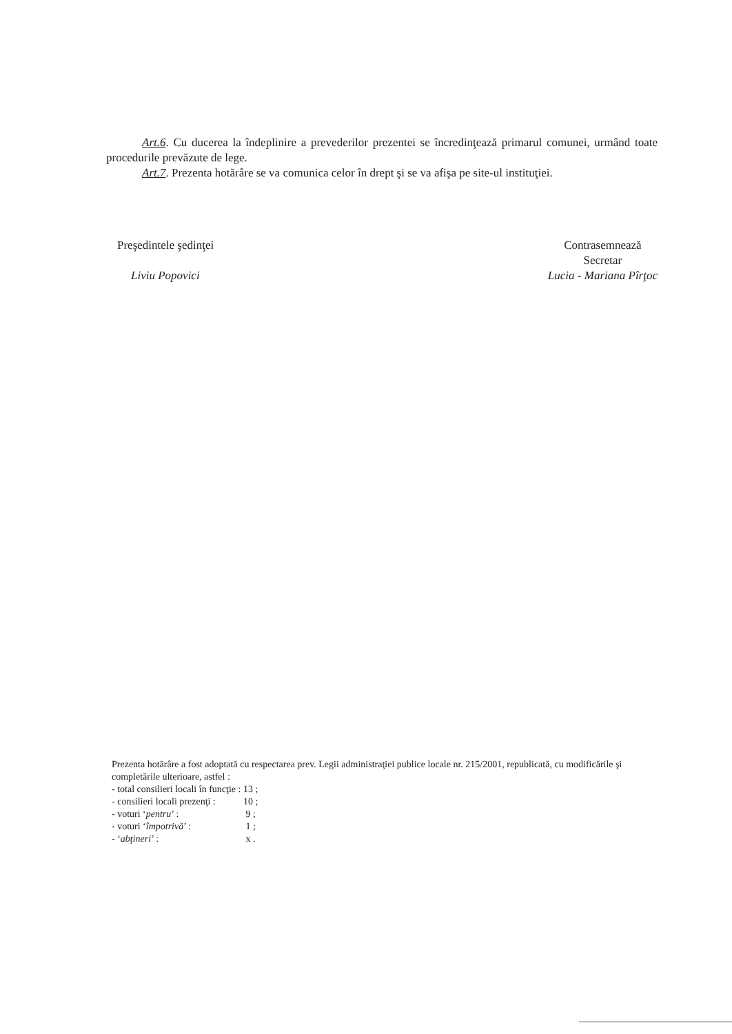Art.6. Cu ducerea la îndeplinire a prevederilor prezentei se încredinţează primarul comunei, urmând toate procedurile prevăzute de lege.
Art.7. Prezenta hotărâre se va comunica celor în drept şi se va afişa pe site-ul instituţiei.
Preşedintele şedinţei
Liviu Popovici
Contrasemnează
Secretar
Lucia - Mariana Pîrţoc
Prezenta hotărâre a fost adoptată cu respectarea prev. Legii administraţiei publice locale nr. 215/2001, republicată, cu modificările şi completările ulterioare, astfel :
| - total consilieri locali în funcţie : | 13 ; |
| - consilieri locali prezenţi : | 10 ; |
| - voturi ‘ pentru ’ : | 9 ; |
| - voturi ‘ împotrivă ’ : | 1 ; |
| - ‘ abţineri ’ : | x . |